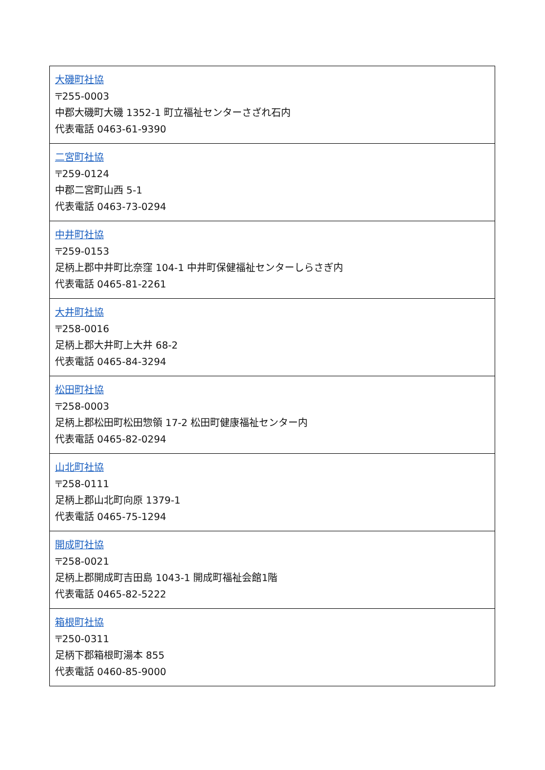| 大磯町社協 〒255-0003 中郡大磯町大磯 1352-1 町立福祉センターさざれ石内 代表電話 0463-61-9390 |
| 二宮町社協 〒259-0124 中郡二宮町山西 5-1 代表電話 0463-73-0294 |
| 中井町社協 〒259-0153 足柄上郡中井町比奈窪 104-1 中井町保健福祉センターしらさぎ内 代表電話 0465-81-2261 |
| 大井町社協 〒258-0016 足柄上郡大井町上大井 68-2 代表電話 0465-84-3294 |
| 松田町社協 〒258-0003 足柄上郡松田町松田惣領 17-2 松田町健康福祉センター内 代表電話 0465-82-0294 |
| 山北町社協 〒258-0111 足柄上郡山北町向原 1379-1 代表電話 0465-75-1294 |
| 開成町社協 〒258-0021 足柄上郡開成町吉田島 1043-1 開成町福祉会館1階 代表電話 0465-82-5222 |
| 箱根町社協 〒250-0311 足柄下郡箱根町湯本 855 代表電話 0460-85-9000 |